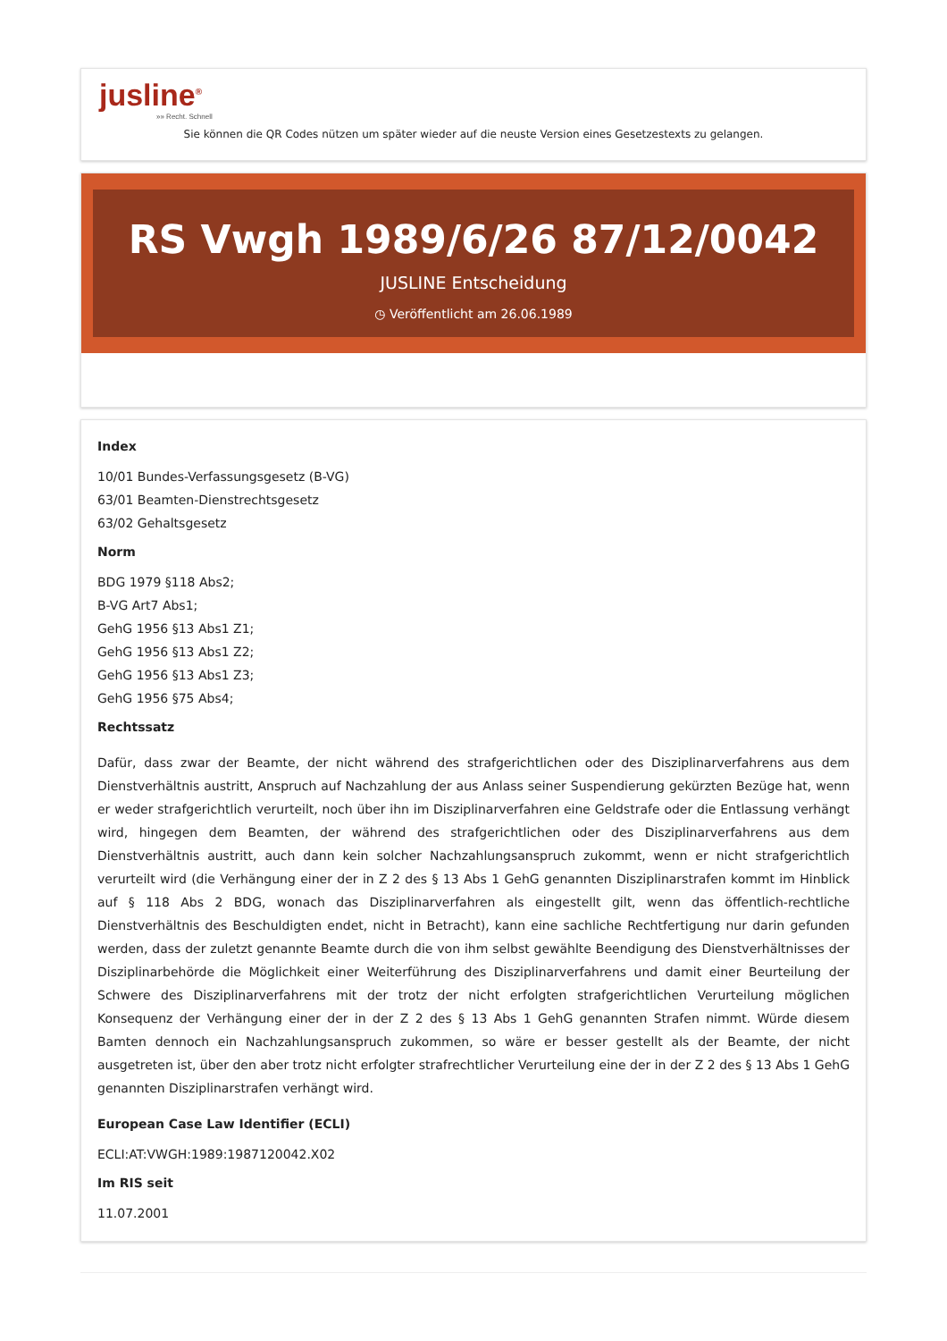jusline<sup>®</sup>
»» Recht. Schnell
Sie können die QR Codes nützen um später wieder auf die neuste Version eines Gesetzestexts zu gelangen.
RS Vwgh 1989/6/26 87/12/0042
JUSLINE Entscheidung
◷ Veröffentlicht am 26.06.1989
Index
10/01 Bundes-Verfassungsgesetz (B-VG)
63/01 Beamten-Dienstrechtsgesetz
63/02 Gehaltsgesetz
Norm
BDG 1979 §118 Abs2;
B-VG Art7 Abs1;
GehG 1956 §13 Abs1 Z1;
GehG 1956 §13 Abs1 Z2;
GehG 1956 §13 Abs1 Z3;
GehG 1956 §75 Abs4;
Rechtssatz
Dafür, dass zwar der Beamte, der nicht während des strafgerichtlichen oder des Disziplinarverfahrens aus dem Dienstverhältnis austritt, Anspruch auf Nachzahlung der aus Anlass seiner Suspendierung gekürzten Bezüge hat, wenn er weder strafgerichtlich verurteilt, noch über ihn im Disziplinarverfahren eine Geldstrafe oder die Entlassung verhängt wird, hingegen dem Beamten, der während des strafgerichtlichen oder des Disziplinarverfahrens aus dem Dienstverhältnis austritt, auch dann kein solcher Nachzahlungsanspruch zukommt, wenn er nicht strafgerichtlich verurteilt wird (die Verhängung einer der in Z 2 des § 13 Abs 1 GehG genannten Disziplinarstrafen kommt im Hinblick auf § 118 Abs 2 BDG, wonach das Disziplinarverfahren als eingestellt gilt, wenn das öffentlich-rechtliche Dienstverhältnis des Beschuldigten endet, nicht in Betracht), kann eine sachliche Rechtfertigung nur darin gefunden werden, dass der zuletzt genannte Beamte durch die von ihm selbst gewählte Beendigung des Dienstverhältnisses der Disziplinarbehörde die Möglichkeit einer Weiterführung des Disziplinarverfahrens und damit einer Beurteilung der Schwere des Disziplinarverfahrens mit der trotz der nicht erfolgten strafgerichtlichen Verurteilung möglichen Konsequenz der Verhängung einer der in der Z 2 des § 13 Abs 1 GehG genannten Strafen nimmt. Würde diesem Bamten dennoch ein Nachzahlungsanspruch zukommen, so wäre er besser gestellt als der Beamte, der nicht ausgetreten ist, über den aber trotz nicht erfolgter strafrechtlicher Verurteilung eine der in der Z 2 des § 13 Abs 1 GehG genannten Disziplinarstrafen verhängt wird.
European Case Law Identifier (ECLI)
ECLI:AT:VWGH:1989:1987120042.X02
Im RIS seit
11.07.2001